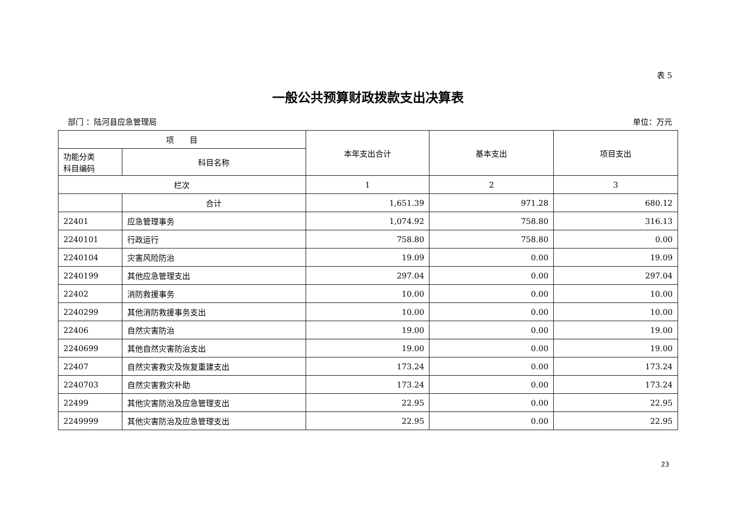表 5
一般公共预算财政拨款支出决算表
部门 ：陆河县应急管理局 单位：万元
| 项 目 | | 本年支出合计 | 基本支出 | 项目支出 |
| --- | --- | --- | --- | --- |
| 功能分类 科目编码 | 科目名称 | | | |
| 栏次 | | 1 | 2 | 3 |
| | 合计 | 1,651.39 | 971.28 | 680.12 |
| 22401 | 应急管理事务 | 1,074.92 | 758.80 | 316.13 |
| 2240101 | 行政运行 | 758.80 | 758.80 | 0.00 |
| 2240104 | 灾害风险防治 | 19.09 | 0.00 | 19.09 |
| 2240199 | 其他应急管理支出 | 297.04 | 0.00 | 297.04 |
| 22402 | 消防救援事务 | 10.00 | 0.00 | 10.00 |
| 2240299 | 其他消防救援事务支出 | 10.00 | 0.00 | 10.00 |
| 22406 | 自然灾害防治 | 19.00 | 0.00 | 19.00 |
| 2240699 | 其他自然灾害防治支出 | 19.00 | 0.00 | 19.00 |
| 22407 | 自然灾害救灾及恢复重建支出 | 173.24 | 0.00 | 173.24 |
| 2240703 | 自然灾害救灾补助 | 173.24 | 0.00 | 173.24 |
| 22499 | 其他灾害防治及应急管理支出 | 22.95 | 0.00 | 22.95 |
| 2249999 | 其他灾害防治及应急管理支出 | 22.95 | 0.00 | 22.95 |
23